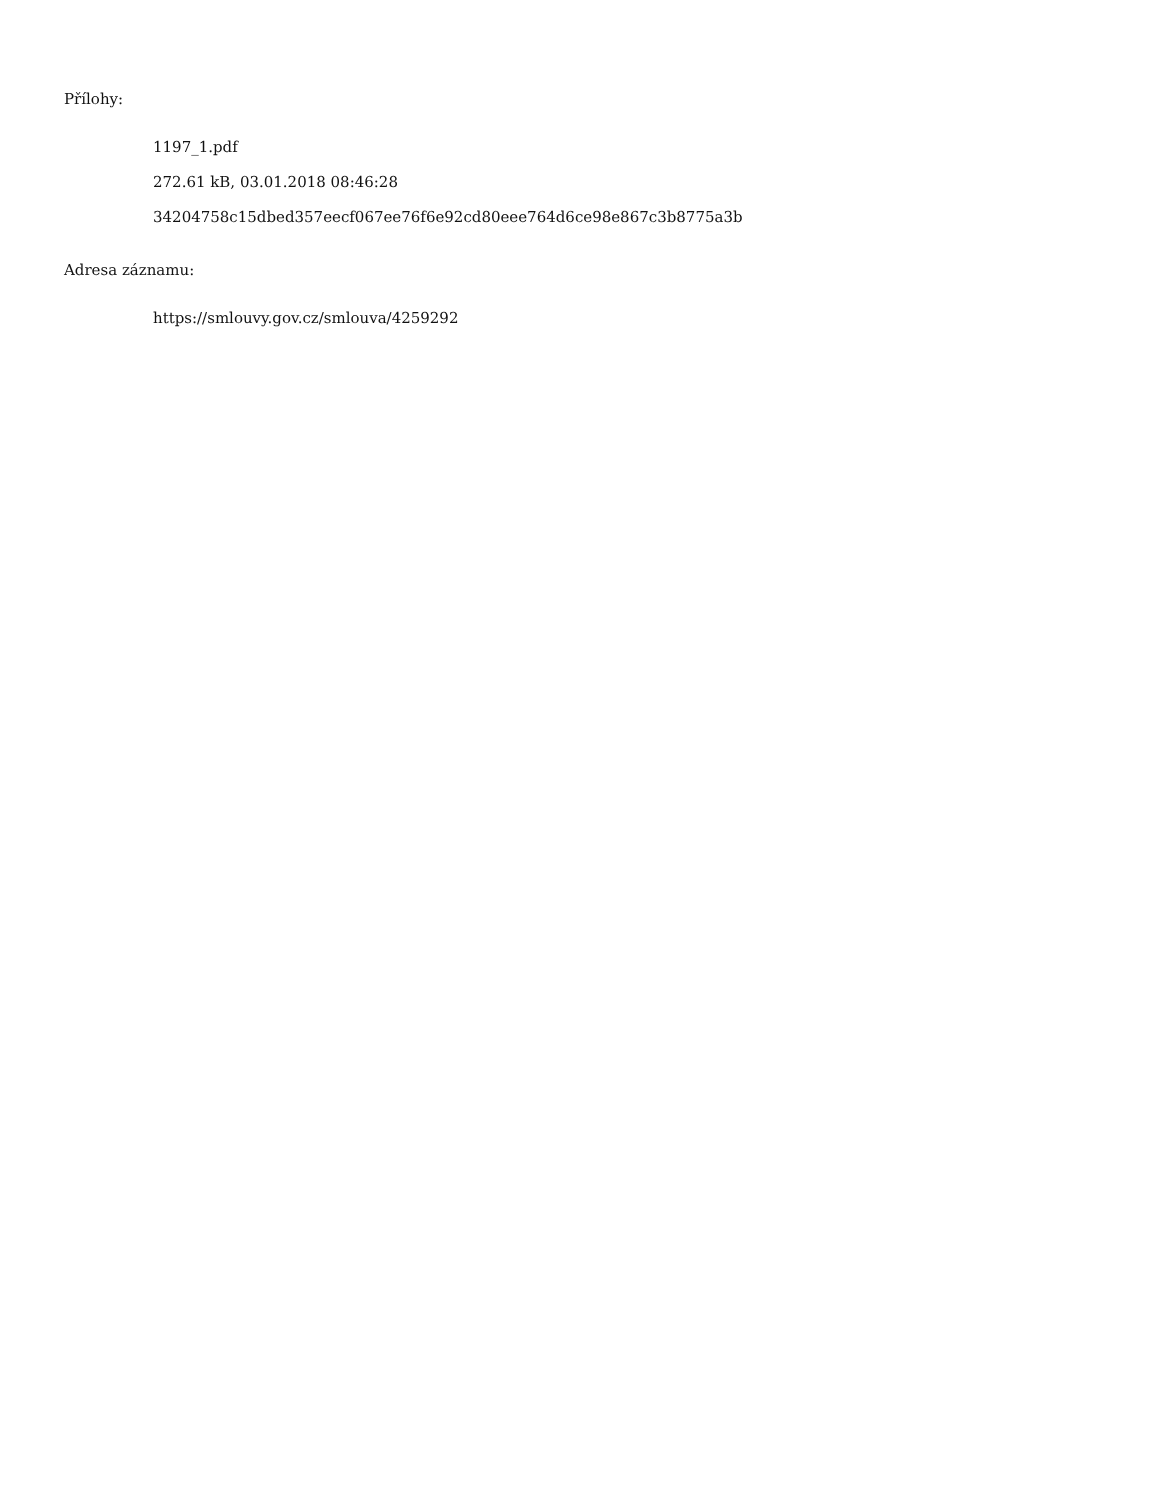Přílohy:
1197_1.pdf
272.61 kB, 03.01.2018 08:46:28
34204758c15dbed357eecf067ee76f6e92cd80eee764d6ce98e867c3b8775a3b
Adresa záznamu:
https://smlouvy.gov.cz/smlouva/4259292